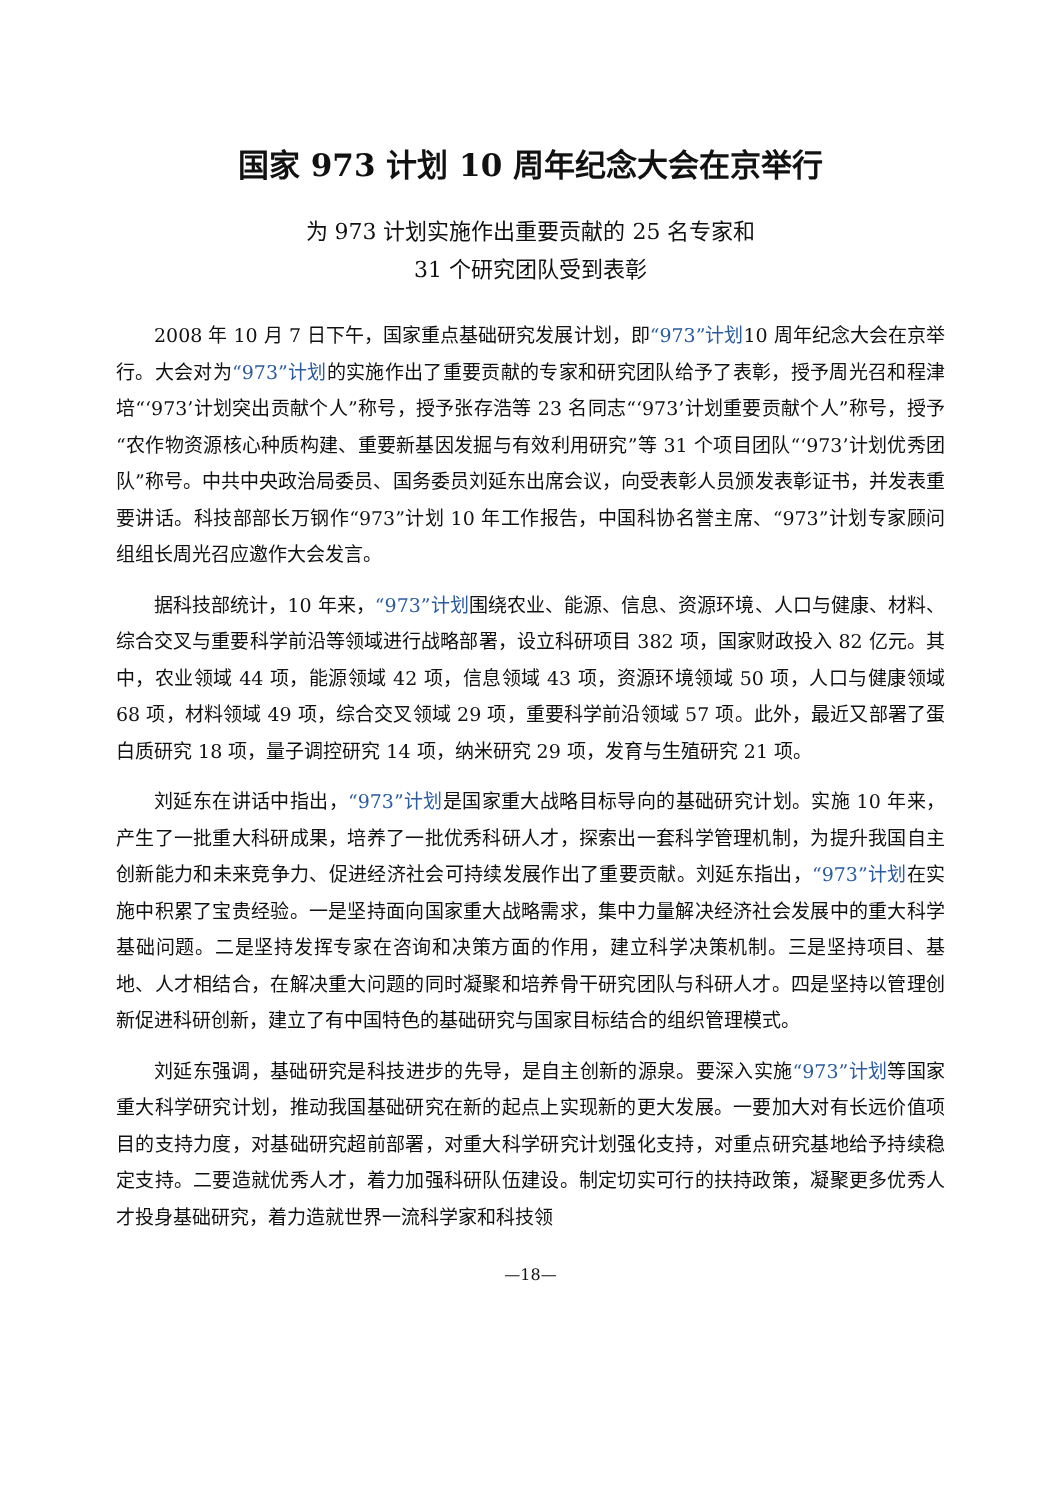国家 973 计划 10 周年纪念大会在京举行
为 973 计划实施作出重要贡献的 25 名专家和
31 个研究团队受到表彰
2008 年 10 月 7 日下午，国家重点基础研究发展计划，即“973”计划10 周年纪念大会在京举行。大会对为“973”计划的实施作出了重要贡献的专家和研究团队给予了表彰，授予周光召和程津培“‘973’计划突出贡献个人”称号，授予张存浩等 23 名同志“‘973’计划重要贡献个人”称号，授予“农作物资源核心种质构建、重要新基因发掘与有效利用研究”等 31 个项目团队“‘973’计划优秀团队”称号。中共中央政治局委员、国务委员刘延东出席会议，向受表彰人员颁发表彰证书，并发表重要讲话。科技部部长万钢作“973”计划 10 年工作报告，中国科协名誉主席、“973”计划专家顾问组组长周光召应邀作大会发言。
据科技部统计，10 年来，“973”计划围绕农业、能源、信息、资源环境、人口与健康、材料、综合交叉与重要科学前沿等领域进行战略部署，设立科研项目 382 项，国家财政投入 82 亿元。其中，农业领域 44 项，能源领域 42 项，信息领域 43 项，资源环境领域 50 项，人口与健康领域 68 项，材料领域 49 项，综合交叉领域 29 项，重要科学前沿领域 57 项。此外，最近又部署了蛋白质研究 18 项，量子调控研究 14 项，纳米研究 29 项，发育与生殖研究 21 项。
刘延东在讲话中指出，“973”计划是国家重大战略目标导向的基础研究计划。实施 10 年来，产生了一批重大科研成果，培养了一批优秀科研人才，探索出一套科学管理机制，为提升我国自主创新能力和未来竞争力、促进经济社会可持续发展作出了重要贡献。刘延东指出，“973”计划在实施中积累了宝贵经验。一是坚持面向国家重大战略需求，集中力量解决经济社会发展中的重大科学基础问题。二是坚持发挥专家在咨询和决策方面的作用，建立科学决策机制。三是坚持项目、基地、人才相结合，在解决重大问题的同时凝聚和培养骨干研究团队与科研人才。四是坚持以管理创新促进科研创新，建立了有中国特色的基础研究与国家目标结合的组织管理模式。
刘延东强调，基础研究是科技进步的先导，是自主创新的源泉。要深入实施“973”计划等国家重大科学研究计划，推动我国基础研究在新的起点上实现新的更大发展。一要加大对有长远价值项目的支持力度，对基础研究超前部署，对重大科学研究计划强化支持，对重点研究基地给予持续稳定支持。二要造就优秀人才，着力加强科研队伍建设。制定切实可行的扶持政策，凝聚更多优秀人才投身基础研究，着力造就世界一流科学家和科技领
—18—